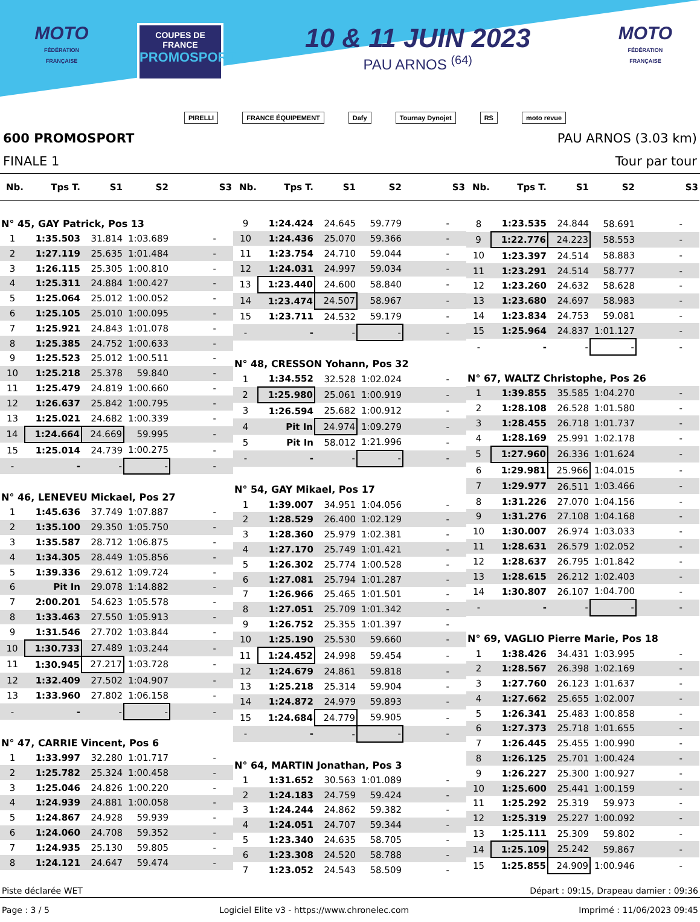MOTO
FÉDÉRATION FRANÇAISE
COUPES DE FRANCE
PROMOSPORT
10 & 11 JUIN 2023
PAU ARNOS <sup>(64)</sup>
MOTO
FÉDÉRATION FRANÇAISE
PIRELLI FRANCE ÉQUIPEMENT Dafy Tournay Dynojet RS moto revue
600 PROMOSPORT PAU ARNOS (3.03 km)
FINALE 1 Tour par tour
| Nb. | Tps T. | S1 | S2 | S3 |
| --- | --- | --- | --- | --- |
| N° 45, GAY Patrick, Pos 13 | | | | |
| 1 | 1:35.503 | 31.814 | 1:03.689 | - |
| 2 | 1:27.119 | 25.635 | 1:01.484 | - |
| 3 | 1:26.115 | 25.305 | 1:00.810 | - |
| 4 | 1:25.311 | 24.884 | 1:00.427 | - |
| 5 | 1:25.064 | 25.012 | 1:00.052 | - |
| 6 | 1:25.105 | 25.010 | 1:00.095 | - |
| 7 | 1:25.921 | 24.843 | 1:01.078 | - |
| 8 | 1:25.385 | 24.752 | 1:00.633 | - |
| 9 | 1:25.523 | 25.012 | 1:00.511 | - |
| 10 | 1:25.218 | 25.378 | 59.840 | - |
| 11 | 1:25.479 | 24.819 | 1:00.660 | - |
| 12 | 1:26.637 | 25.842 | 1:00.795 | - |
| 13 | 1:25.021 | 24.682 | 1:00.339 | - |
| 14 | 1:24.664 | 24.669 | 59.995 | - |
| 15 | 1:25.014 | 24.739 | 1:00.275 | - |
| - | - | - | - | - |
| N° 46, LENEVEU Mickael, Pos 27 | | | | |
| 1 | 1:45.636 | 37.749 | 1:07.887 | - |
| 2 | 1:35.100 | 29.350 | 1:05.750 | - |
| 3 | 1:35.587 | 28.712 | 1:06.875 | - |
| 4 | 1:34.305 | 28.449 | 1:05.856 | - |
| 5 | 1:39.336 | 29.612 | 1:09.724 | - |
| 6 | Pit In | 29.078 | 1:14.882 | - |
| 7 | 2:00.201 | 54.623 | 1:05.578 | - |
| 8 | 1:33.463 | 27.550 | 1:05.913 | - |
| 9 | 1:31.546 | 27.702 | 1:03.844 | - |
| 10 | 1:30.733 | 27.489 | 1:03.244 | - |
| 11 | 1:30.945 | 27.217 | 1:03.728 | - |
| 12 | 1:32.409 | 27.502 | 1:04.907 | - |
| 13 | 1:33.960 | 27.802 | 1:06.158 | - |
| - | - | - | - | - |
| N° 47, CARRIE Vincent, Pos 6 | | | | |
| 1 | 1:33.997 | 32.280 | 1:01.717 | - |
| 2 | 1:25.782 | 25.324 | 1:00.458 | - |
| 3 | 1:25.046 | 24.826 | 1:00.220 | - |
| 4 | 1:24.939 | 24.881 | 1:00.058 | - |
| 5 | 1:24.867 | 24.928 | 59.939 | - |
| 6 | 1:24.060 | 24.708 | 59.352 | - |
| 7 | 1:24.935 | 25.130 | 59.805 | - |
| 8 | 1:24.121 | 24.647 | 59.474 | - |
| Nb. | Tps T. | S1 | S2 | S3 |
| --- | --- | --- | --- | --- |
| 9 | 1:24.424 | 24.645 | 59.779 | - |
| 10 | 1:24.436 | 25.070 | 59.366 | - |
| 11 | 1:23.754 | 24.710 | 59.044 | - |
| 12 | 1:24.031 | 24.997 | 59.034 | - |
| 13 | 1:23.440 | 24.600 | 58.840 | - |
| 14 | 1:23.474 | 24.507 | 58.967 | - |
| 15 | 1:23.711 | 24.532 | 59.179 | - |
| - | - | - | - | - |
| N° 48, CRESSON Yohann, Pos 32 | | | | |
| 1 | 1:34.552 | 32.528 | 1:02.024 | - |
| 2 | 1:25.980 | 25.061 | 1:00.919 | - |
| 3 | 1:26.594 | 25.682 | 1:00.912 | - |
| 4 | Pit In | 24.974 | 1:09.279 | - |
| 5 | Pit In | 58.012 | 1:21.996 | - |
| - | - | - | - | - |
| N° 54, GAY Mikael, Pos 17 | | | | |
| 1 | 1:39.007 | 34.951 | 1:04.056 | - |
| 2 | 1:28.529 | 26.400 | 1:02.129 | - |
| 3 | 1:28.360 | 25.979 | 1:02.381 | - |
| 4 | 1:27.170 | 25.749 | 1:01.421 | - |
| 5 | 1:26.302 | 25.774 | 1:00.528 | - |
| 6 | 1:27.081 | 25.794 | 1:01.287 | - |
| 7 | 1:26.966 | 25.465 | 1:01.501 | - |
| 8 | 1:27.051 | 25.709 | 1:01.342 | - |
| 9 | 1:26.752 | 25.355 | 1:01.397 | - |
| 10 | 1:25.190 | 25.530 | 59.660 | - |
| 11 | 1:24.452 | 24.998 | 59.454 | - |
| 12 | 1:24.679 | 24.861 | 59.818 | - |
| 13 | 1:25.218 | 25.314 | 59.904 | - |
| 14 | 1:24.872 | 24.979 | 59.893 | - |
| 15 | 1:24.684 | 24.779 | 59.905 | - |
| - | - | - | - | - |
| N° 64, MARTIN Jonathan, Pos 3 | | | | |
| 1 | 1:31.652 | 30.563 | 1:01.089 | - |
| 2 | 1:24.183 | 24.759 | 59.424 | - |
| 3 | 1:24.244 | 24.862 | 59.382 | - |
| 4 | 1:24.051 | 24.707 | 59.344 | - |
| 5 | 1:23.340 | 24.635 | 58.705 | - |
| 6 | 1:23.308 | 24.520 | 58.788 | - |
| 7 | 1:23.052 | 24.543 | 58.509 | - |
| Nb. | Tps T. | S1 | S2 | S3 |
| --- | --- | --- | --- | --- |
| 8 | 1:23.535 | 24.844 | 58.691 | - |
| 9 | 1:22.776 | 24.223 | 58.553 | - |
| 10 | 1:23.397 | 24.514 | 58.883 | - |
| 11 | 1:23.291 | 24.514 | 58.777 | - |
| 12 | 1:23.260 | 24.632 | 58.628 | - |
| 13 | 1:23.680 | 24.697 | 58.983 | - |
| 14 | 1:23.834 | 24.753 | 59.081 | - |
| 15 | 1:25.964 | 24.837 | 1:01.127 | - |
| - | - | - | - | - |
| N° 67, WALTZ Christophe, Pos 26 | | | | |
| 1 | 1:39.855 | 35.585 | 1:04.270 | - |
| 2 | 1:28.108 | 26.528 | 1:01.580 | - |
| 3 | 1:28.455 | 26.718 | 1:01.737 | - |
| 4 | 1:28.169 | 25.991 | 1:02.178 | - |
| 5 | 1:27.960 | 26.336 | 1:01.624 | - |
| 6 | 1:29.981 | 25.966 | 1:04.015 | - |
| 7 | 1:29.977 | 26.511 | 1:03.466 | - |
| 8 | 1:31.226 | 27.070 | 1:04.156 | - |
| 9 | 1:31.276 | 27.108 | 1:04.168 | - |
| 10 | 1:30.007 | 26.974 | 1:03.033 | - |
| 11 | 1:28.631 | 26.579 | 1:02.052 | - |
| 12 | 1:28.637 | 26.795 | 1:01.842 | - |
| 13 | 1:28.615 | 26.212 | 1:02.403 | - |
| 14 | 1:30.807 | 26.107 | 1:04.700 | - |
| - | - | - | - | - |
| N° 69, VAGLIO Pierre Marie, Pos 18 | | | | |
| 1 | 1:38.426 | 34.431 | 1:03.995 | - |
| 2 | 1:28.567 | 26.398 | 1:02.169 | - |
| 3 | 1:27.760 | 26.123 | 1:01.637 | - |
| 4 | 1:27.662 | 25.655 | 1:02.007 | - |
| 5 | 1:26.341 | 25.483 | 1:00.858 | - |
| 6 | 1:27.373 | 25.718 | 1:01.655 | - |
| 7 | 1:26.445 | 25.455 | 1:00.990 | - |
| 8 | 1:26.125 | 25.701 | 1:00.424 | - |
| 9 | 1:26.227 | 25.300 | 1:00.927 | - |
| 10 | 1:25.600 | 25.441 | 1:00.159 | - |
| 11 | 1:25.292 | 25.319 | 59.973 | - |
| 12 | 1:25.319 | 25.227 | 1:00.092 | - |
| 13 | 1:25.111 | 25.309 | 59.802 | - |
| 14 | 1:25.109 | 25.242 | 59.867 | - |
| 15 | 1:25.855 | 24.909 | 1:00.946 | - |
Piste déclarée WET Départ : 09:15, Drapeau damier : 09:36
Page : 3 / 5 Logiciel Elite v3 - https://www.chronelec.com Imprimé : 11/06/2023 09:45